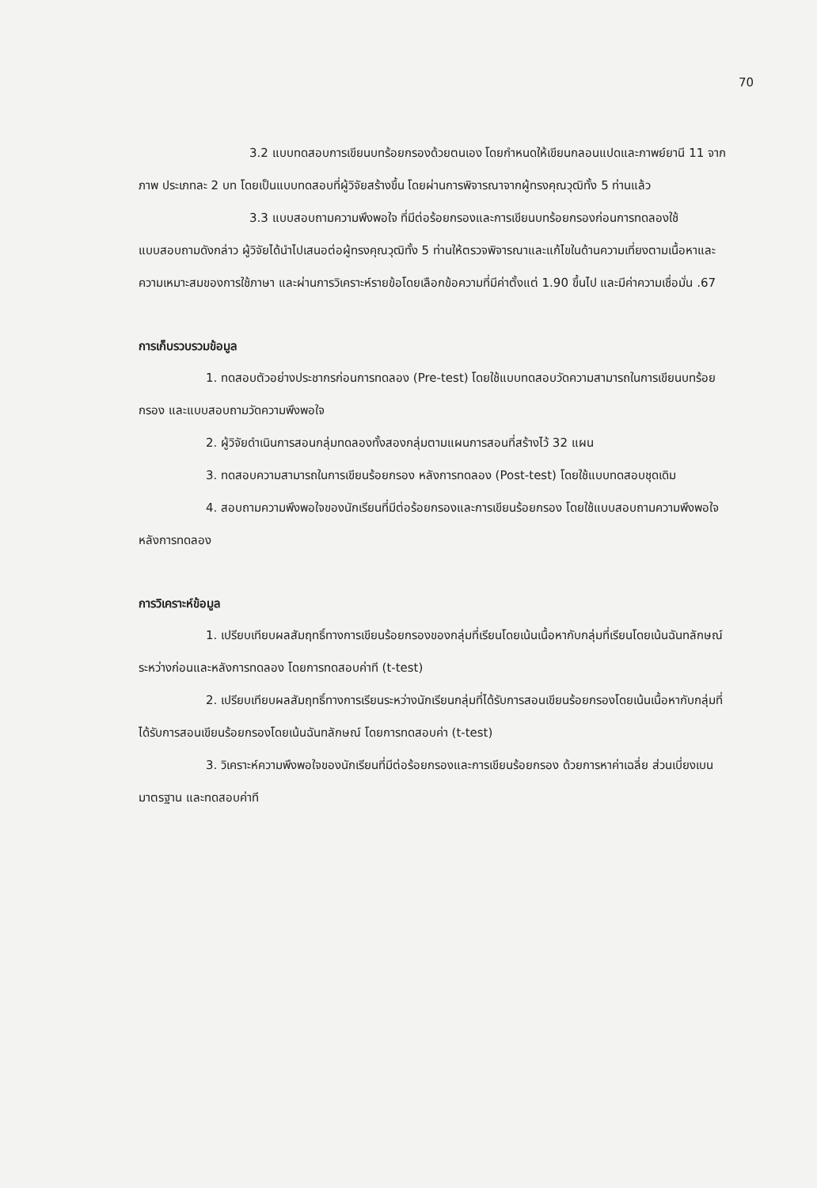70
3.2 แบบทดสอบการเขียนบทร้อยกรองด้วยตนเอง โดยกำหนดให้เขียนกลอนแปดและกาพย์ยานี 11 จากภาพ ประเภทละ 2 บท โดยเป็นแบบทดสอบที่ผู้วิจัยสร้างขึ้น โดยผ่านการพิจารณาจากผู้ทรงคุณวุฒิทั้ง 5 ท่านแล้ว
3.3 แบบสอบถามความพึงพอใจ ที่มีต่อร้อยกรองและการเขียนบทร้อยกรองก่อนการทดลองใช้แบบสอบถามดังกล่าว ผู้วิจัยได้นำไปเสนอต่อผู้ทรงคุณวุฒิทั้ง 5 ท่านให้ตรวจพิจารณาและแก้ไขในด้านความเที่ยงตามเนื้อหาและความเหมาะสมของการใช้ภาษา และผ่านการวิเคราะห์รายข้อโดยเลือกข้อความที่มีค่าตั้งแต่ 1.90 ขึ้นไป และมีค่าความเชื่อมั่น .67
การเก็บรวบรวมข้อมูล
1. ทดสอบตัวอย่างประชากรก่อนการทดลอง (Pre-test) โดยใช้แบบทดสอบวัดความสามารถในการเขียนบทร้อยกรอง และแบบสอบถามวัดความพึงพอใจ
2. ผู้วิจัยดำเนินการสอนกลุ่มทดลองทั้งสองกลุ่มตามแผนการสอนที่สร้างไว้ 32 แผน
3. ทดสอบความสามารถในการเขียนร้อยกรอง หลังการทดลอง (Post-test) โดยใช้แบบทดสอบชุดเดิม
4. สอบถามความพึงพอใจของนักเรียนที่มีต่อร้อยกรองและการเขียนร้อยกรอง โดยใช้แบบสอบถามความพึงพอใจ หลังการทดลอง
การวิเคราะห์ข้อมูล
1. เปรียบเทียบผลสัมฤทธิ์ทางการเขียนร้อยกรองของกลุ่มที่เรียนโดยเน้นเนื้อหากับกลุ่มที่เรียนโดยเน้นฉันทลักษณ์ ระหว่างก่อนและหลังการทดลอง โดยการทดสอบค่าที (t-test)
2. เปรียบเทียบผลสัมฤทธิ์ทางการเรียนระหว่างนักเรียนกลุ่มที่ได้รับการสอนเขียนร้อยกรองโดยเน้นเนื้อหากับกลุ่มที่ได้รับการสอนเขียนร้อยกรองโดยเน้นฉันทลักษณ์ โดยการทดสอบค่า (t-test)
3. วิเคราะห์ความพึงพอใจของนักเรียนที่มีต่อร้อยกรองและการเขียนร้อยกรอง ด้วยการหาค่าเฉลี่ย ส่วนเบี่ยงเบนมาตรฐาน และทดสอบค่าที